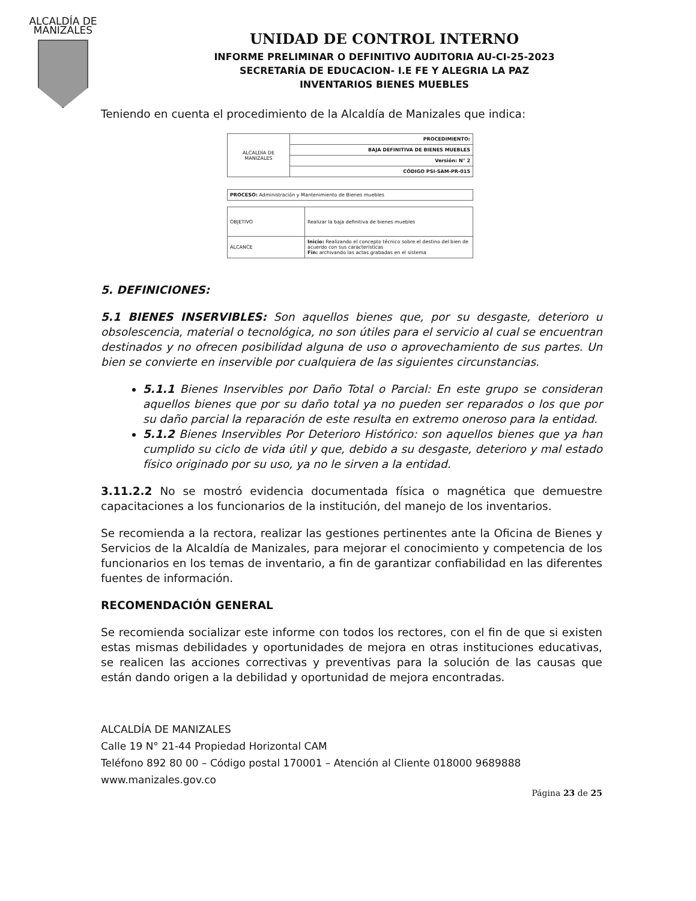ALCALDÍA DE MANIZALES
UNIDAD DE CONTROL INTERNO
INFORME PRELIMINAR O DEFINITIVO AUDITORIA AU-CI-25-2023
SECRETARÍA DE EDUCACION- I.E FE Y ALEGRIA LA PAZ
INVENTARIOS BIENES MUEBLES
Teniendo en cuenta el procedimiento de la Alcaldía de Manizales que indica:
| ALCALDÍA DE MANIZALES | PROCEDIMIENTO: |
| | BAJA DEFINITIVA DE BIENES MUEBLES |
| | Versión: N° 2 |
| | CÓDIGO PSI-SAM-PR-015 |
| PROCESO: Administración y Mantenimiento de Bienes muebles |
| OBJETIVO | Realizar la baja definitiva de bienes muebles |
| ALCANCE | Inicio: Realizando el concepto técnico sobre el destino del bien de acuerdo con sus características Fin: archivando las actas grabadas en el sistema |
5. DEFINICIONES:
5.1 BIENES INSERVIBLES: Son aquellos bienes que, por su desgaste, deterioro u obsolescencia, material o tecnológica, no son útiles para el servicio al cual se encuentran destinados y no ofrecen posibilidad alguna de uso o aprovechamiento de sus partes. Un bien se convierte en inservible por cualquiera de las siguientes circunstancias.
5.1.1 Bienes Inservibles por Daño Total o Parcial: En este grupo se consideran aquellos bienes que por su daño total ya no pueden ser reparados o los que por su daño parcial la reparación de este resulta en extremo oneroso para la entidad.
5.1.2 Bienes Inservibles Por Deterioro Histórico: son aquellos bienes que ya han cumplido su ciclo de vida útil y que, debido a su desgaste, deterioro y mal estado físico originado por su uso, ya no le sirven a la entidad.
3.11.2.2 No se mostró evidencia documentada física o magnética que demuestre capacitaciones a los funcionarios de la institución, del manejo de los inventarios.
Se recomienda a la rectora, realizar las gestiones pertinentes ante la Oficina de Bienes y Servicios de la Alcaldía de Manizales, para mejorar el conocimiento y competencia de los funcionarios en los temas de inventario, a fin de garantizar confiabilidad en las diferentes fuentes de información.
RECOMENDACIÓN GENERAL
Se recomienda socializar este informe con todos los rectores, con el fin de que si existen estas mismas debilidades y oportunidades de mejora en otras instituciones educativas, se realicen las acciones correctivas y preventivas para la solución de las causas que están dando origen a la debilidad y oportunidad de mejora encontradas.
ALCALDÍA DE MANIZALES
Calle 19 N° 21-44 Propiedad Horizontal CAM
Teléfono 892 80 00 – Código postal 170001 – Atención al Cliente 018000 9689888
www.manizales.gov.co
Página 23 de 25